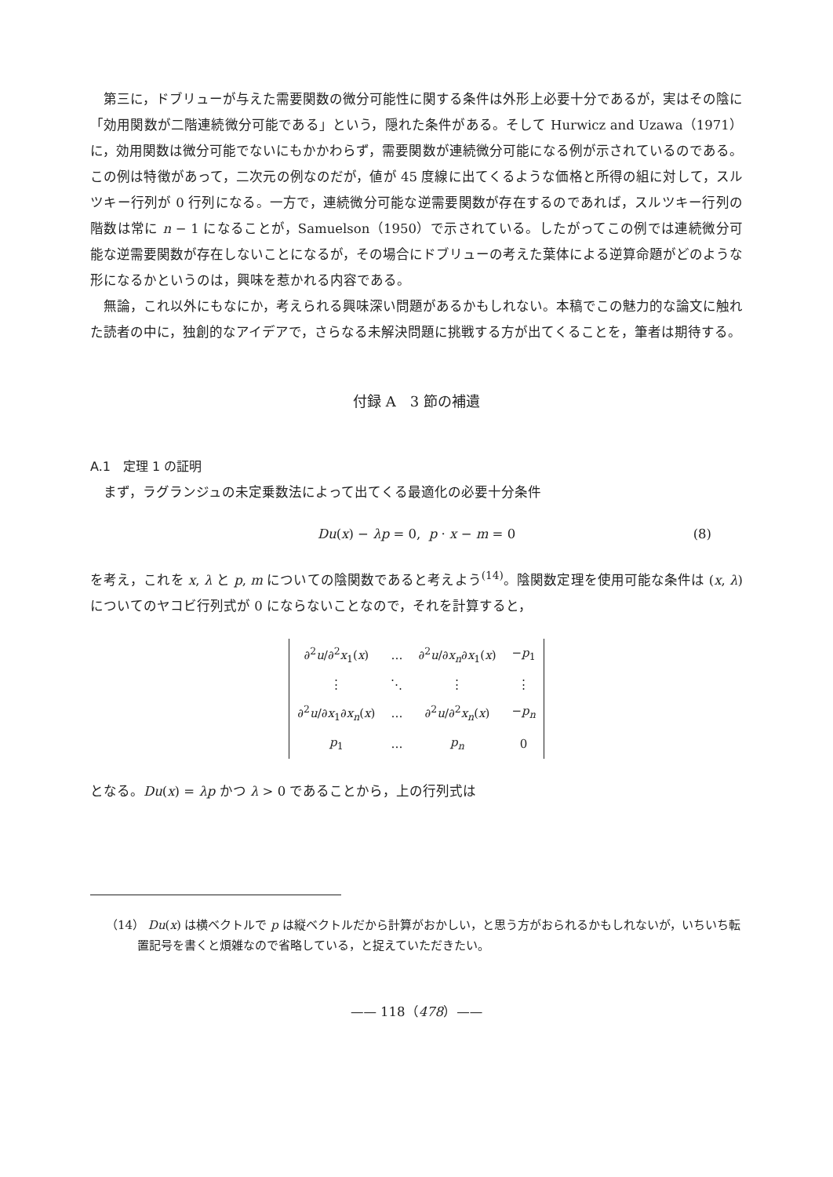第三に，ドブリューが与えた需要関数の微分可能性に関する条件は外形上必要十分であるが，実はその陰に「効用関数が二階連続微分可能である」という，隠れた条件がある。そして Hurwicz and Uzawa（1971）に，効用関数は微分可能でないにもかかわらず，需要関数が連続微分可能になる例が示されているのである。この例は特徴があって，二次元の例なのだが，値が 45 度線に出てくるような価格と所得の組に対して，スルツキー行列が 0 行列になる。一方で，連続微分可能な逆需要関数が存在するのであれば，スルツキー行列の階数は常に n − 1 になることが，Samuelson（1950）で示されている。したがってこの例では連続微分可能な逆需要関数が存在しないことになるが，その場合にドブリューの考えた葉体による逆算命題がどのような形になるかというのは，興味を惹かれる内容である。
無論，これ以外にもなにか，考えられる興味深い問題があるかもしれない。本稿でこの魅力的な論文に触れた読者の中に，独創的なアイデアで，さらなる未解決問題に挑戦する方が出てくることを，筆者は期待する。
付録 A　3 節の補遺
A.1　定理 1 の証明
まず，ラグランジュの未定乗数法によって出てくる最適化の必要十分条件
Du(x) − λp = 0, p · x − m = 0 (8)
を考え，これを x, λ と p, m についての陰関数であると考えよう<sup>(14)</sup>。陰関数定理を使用可能な条件は (x, λ) についてのヤコビ行列式が 0 にならないことなので，それを計算すると，
| ∂<sup>2</sup> u /∂<sup>2</sup> x<sub>1</sub>( x ) | … | ∂<sup>2</sup> u /∂ x<sub>n</sub> ∂ x<sub>1</sub>( x ) | − p<sub>1</sub> |
| ⋮ | ⋱ | ⋮ | ⋮ |
| ∂<sup>2</sup> u /∂ x<sub>1</sub>∂ x<sub>n</sub> ( x ) | … | ∂<sup>2</sup> u /∂<sup>2</sup> x<sub>n</sub> ( x ) | − p<sub>n</sub> |
| p<sub>1</sub> | … | p<sub>n</sub> | 0 |
となる。Du(x) = λp かつ λ > 0 であることから，上の行列式は
（14） Du(x) は横ベクトルで p は縦ベクトルだから計算がおかしい，と思う方がおられるかもしれないが，いちいち転置記号を書くと煩雑なので省略している，と捉えていただきたい。
—— 118（478）——